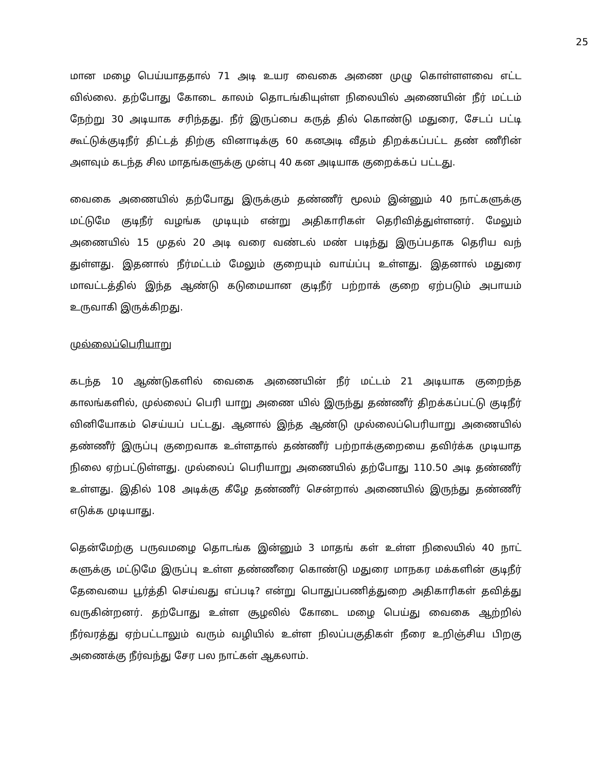25
மான மழை பெய்யாததால் 71 அடி உயர வைகை அணை முழு கொள்ளளவை எட்ட வில்லை. தற்போது கோடை காலம் தொடங்கியுள்ள நிலையில் அணையின் நீர் மட்டம் நேற்று 30 அடியாக சரிந்தது. நீர் இருப்பை கருத் தில் கொண்டு மதுரை, சேடப் பட்டி கூட்டுக்குடிநீர் திட்டத் திற்கு வினாடிக்கு 60 கனஅடி வீதம் திறக்கப்பட்ட தண் ணீரின் அளவும் கடந்த சில மாதங்களுக்கு முன்பு 40 கன அடியாக குறைக்கப் பட்டது.
வைகை அணையில் தற்போது இருக்கும் தண்ணீர் மூலம் இன்னும் 40 நாட்களுக்கு மட்டுமே குடிநீர் வழங்க முடியும் என்று அதிகாரிகள் தெரிவித்துள்ளனர். மேலும் அணையில் 15 முதல் 20 அடி வரை வண்டல் மண் படிந்து இருப்பதாக தெரிய வந் துள்ளது. இதனால் நீர்மட்டம் மேலும் குறையும் வாய்ப்பு உள்ளது. இதனால் மதுரை மாவட்டத்தில் இந்த ஆண்டு கடுமையான குடிநீர் பற்றாக் குறை ஏற்படும் அபாயம் உருவாகி இருக்கிறது.
முல்லைப்பெரியாறு
கடந்த 10 ஆண்டுகளில் வைகை அணையின் நீர் மட்டம் 21 அடியாக குறைந்த காலங்களில், முல்லைப் பெரி யாறு அணை யில் இருந்து தண்ணீர் திறக்கப்பட்டு குடிநீர் வினியோகம் செய்யப் பட்டது. ஆனால் இந்த ஆண்டு முல்லைப்பெரியாறு அணையில் தண்ணீர் இருப்பு குறைவாக உள்ளதால் தண்ணீர் பற்றாக்குறையை தவிர்க்க முடியாத நிலை ஏற்பட்டுள்ளது. முல்லைப் பெரியாறு அணையில் தற்போது 110.50 அடி தண்ணீர் உள்ளது. இதில் 108 அடிக்கு கீழே தண்ணீர் சென்றால் அணையில் இருந்து தண்ணீர் எடுக்க முடியாது.
தென்மேற்கு பருவமழை தொடங்க இன்னும் 3 மாதங் கள் உள்ள நிலையில் 40 நாட் களுக்கு மட்டுமே இருப்பு உள்ள தண்ணீரை கொண்டு மதுரை மாநகர மக்களின் குடிநீர் தேவையை பூர்த்தி செய்வது எப்படி? என்று பொதுப்பணித்துறை அதிகாரிகள் தவித்து வருகின்றனர். தற்போது உள்ள சூழலில் கோடை மழை பெய்து வைகை ஆற்றில் நீர்வரத்து ஏற்பட்டாலும் வரும் வழியில் உள்ள நிலப்பகுதிகள் நீரை உறிஞ்சிய பிறகு அணைக்கு நீர்வந்து சேர பல நாட்கள் ஆகலாம்.